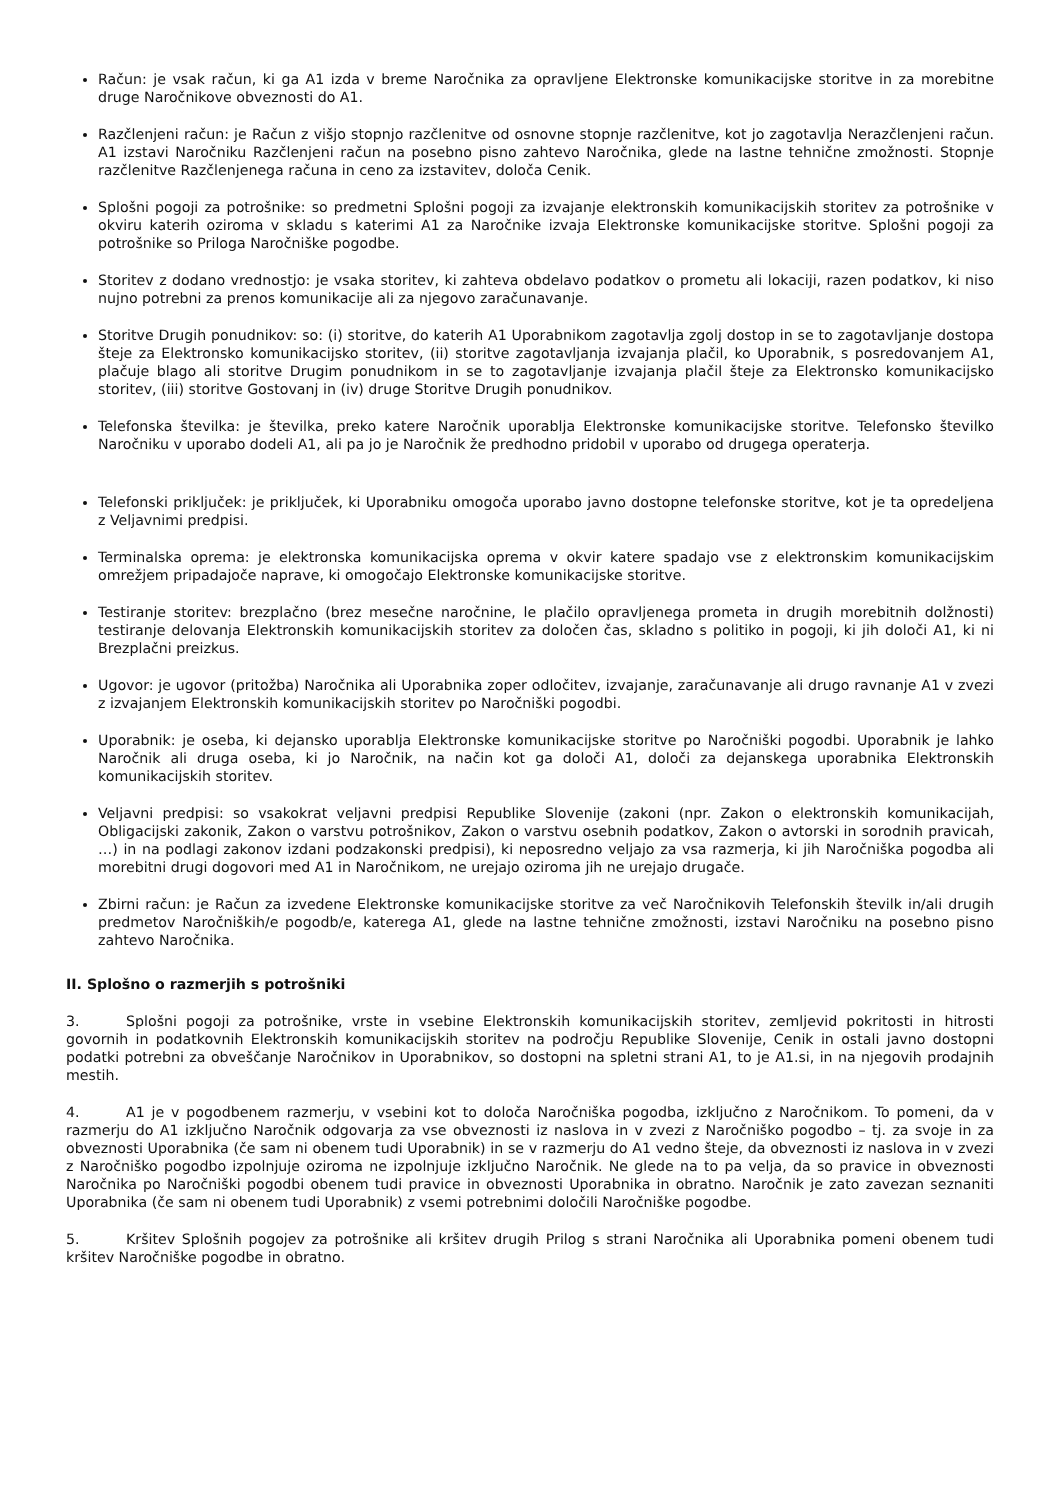Račun: je vsak račun, ki ga A1 izda v breme Naročnika za opravljene Elektronske komunikacijske storitve in za morebitne druge Naročnikove obveznosti do A1.
Razčlenjeni račun: je Račun z višjo stopnjo razčlenitve od osnovne stopnje razčlenitve, kot jo zagotavlja Nerazčlenjeni račun. A1 izstavi Naročniku Razčlenjeni račun na posebno pisno zahtevo Naročnika, glede na lastne tehnične zmožnosti. Stopnje razčlenitve Razčlenjenega računa in ceno za izstavitev, določa Cenik.
Splošni pogoji za potrošnike: so predmetni Splošni pogoji za izvajanje elektronskih komunikacijskih storitev za potrošnike v okviru katerih oziroma v skladu s katerimi A1 za Naročnike izvaja Elektronske komunikacijske storitve. Splošni pogoji za potrošnike so Priloga Naročniške pogodbe.
Storitev z dodano vrednostjo: je vsaka storitev, ki zahteva obdelavo podatkov o prometu ali lokaciji, razen podatkov, ki niso nujno potrebni za prenos komunikacije ali za njegovo zaračunavanje.
Storitve Drugih ponudnikov: so: (i) storitve, do katerih A1 Uporabnikom zagotavlja zgolj dostop in se to zagotavljanje dostopa šteje za Elektronsko komunikacijsko storitev, (ii) storitve zagotavljanja izvajanja plačil, ko Uporabnik, s posredovanjem A1, plačuje blago ali storitve Drugim ponudnikom in se to zagotavljanje izvajanja plačil šteje za Elektronsko komunikacijsko storitev, (iii) storitve Gostovanj in (iv) druge Storitve Drugih ponudnikov.
Telefonska številka: je številka, preko katere Naročnik uporablja Elektronske komunikacijske storitve. Telefonsko številko Naročniku v uporabo dodeli A1, ali pa jo je Naročnik že predhodno pridobil v uporabo od drugega operaterja.
Telefonski priključek: je priključek, ki Uporabniku omogoča uporabo javno dostopne telefonske storitve, kot je ta opredeljena z Veljavnimi predpisi.
Terminalska oprema: je elektronska komunikacijska oprema v okvir katere spadajo vse z elektronskim komunikacijskim omrežjem pripadajoče naprave, ki omogočajo Elektronske komunikacijske storitve.
Testiranje storitev: brezplačno (brez mesečne naročnine, le plačilo opravljenega prometa in drugih morebitnih dolžnosti) testiranje delovanja Elektronskih komunikacijskih storitev za določen čas, skladno s politiko in pogoji, ki jih določi A1, ki ni Brezplačni preizkus.
Ugovor: je ugovor (pritožba) Naročnika ali Uporabnika zoper odločitev, izvajanje, zaračunavanje ali drugo ravnanje A1 v zvezi z izvajanjem Elektronskih komunikacijskih storitev po Naročniški pogodbi.
Uporabnik: je oseba, ki dejansko uporablja Elektronske komunikacijske storitve po Naročniški pogodbi. Uporabnik je lahko Naročnik ali druga oseba, ki jo Naročnik, na način kot ga določi A1, določi za dejanskega uporabnika Elektronskih komunikacijskih storitev.
Veljavni predpisi: so vsakokrat veljavni predpisi Republike Slovenije (zakoni (npr. Zakon o elektronskih komunikacijah, Obligacijski zakonik, Zakon o varstvu potrošnikov, Zakon o varstvu osebnih podatkov, Zakon o avtorski in sorodnih pravicah, …) in na podlagi zakonov izdani podzakonski predpisi), ki neposredno veljajo za vsa razmerja, ki jih Naročniška pogodba ali morebitni drugi dogovori med A1 in Naročnikom, ne urejajo oziroma jih ne urejajo drugače.
Zbirni račun: je Račun za izvedene Elektronske komunikacijske storitve za več Naročnikovih Telefonskih številk in/ali drugih predmetov Naročniških/e pogodb/e, katerega A1, glede na lastne tehnične zmožnosti, izstavi Naročniku na posebno pisno zahtevo Naročnika.
II. Splošno o razmerjih s potrošniki
3. Splošni pogoji za potrošnike, vrste in vsebine Elektronskih komunikacijskih storitev, zemljevid pokritosti in hitrosti govornih in podatkovnih Elektronskih komunikacijskih storitev na področju Republike Slovenije, Cenik in ostali javno dostopni podatki potrebni za obveščanje Naročnikov in Uporabnikov, so dostopni na spletni strani A1, to je A1.si, in na njegovih prodajnih mestih.
4. A1 je v pogodbenem razmerju, v vsebini kot to določa Naročniška pogodba, izključno z Naročnikom. To pomeni, da v razmerju do A1 izključno Naročnik odgovarja za vse obveznosti iz naslova in v zvezi z Naročniško pogodbo – tj. za svoje in za obveznosti Uporabnika (če sam ni obenem tudi Uporabnik) in se v razmerju do A1 vedno šteje, da obveznosti iz naslova in v zvezi z Naročniško pogodbo izpolnjuje oziroma ne izpolnjuje izključno Naročnik. Ne glede na to pa velja, da so pravice in obveznosti Naročnika po Naročniški pogodbi obenem tudi pravice in obveznosti Uporabnika in obratno. Naročnik je zato zavezan seznaniti Uporabnika (če sam ni obenem tudi Uporabnik) z vsemi potrebnimi določili Naročniške pogodbe.
5. Kršitev Splošnih pogojev za potrošnike ali kršitev drugih Prilog s strani Naročnika ali Uporabnika pomeni obenem tudi kršitev Naročniške pogodbe in obratno.